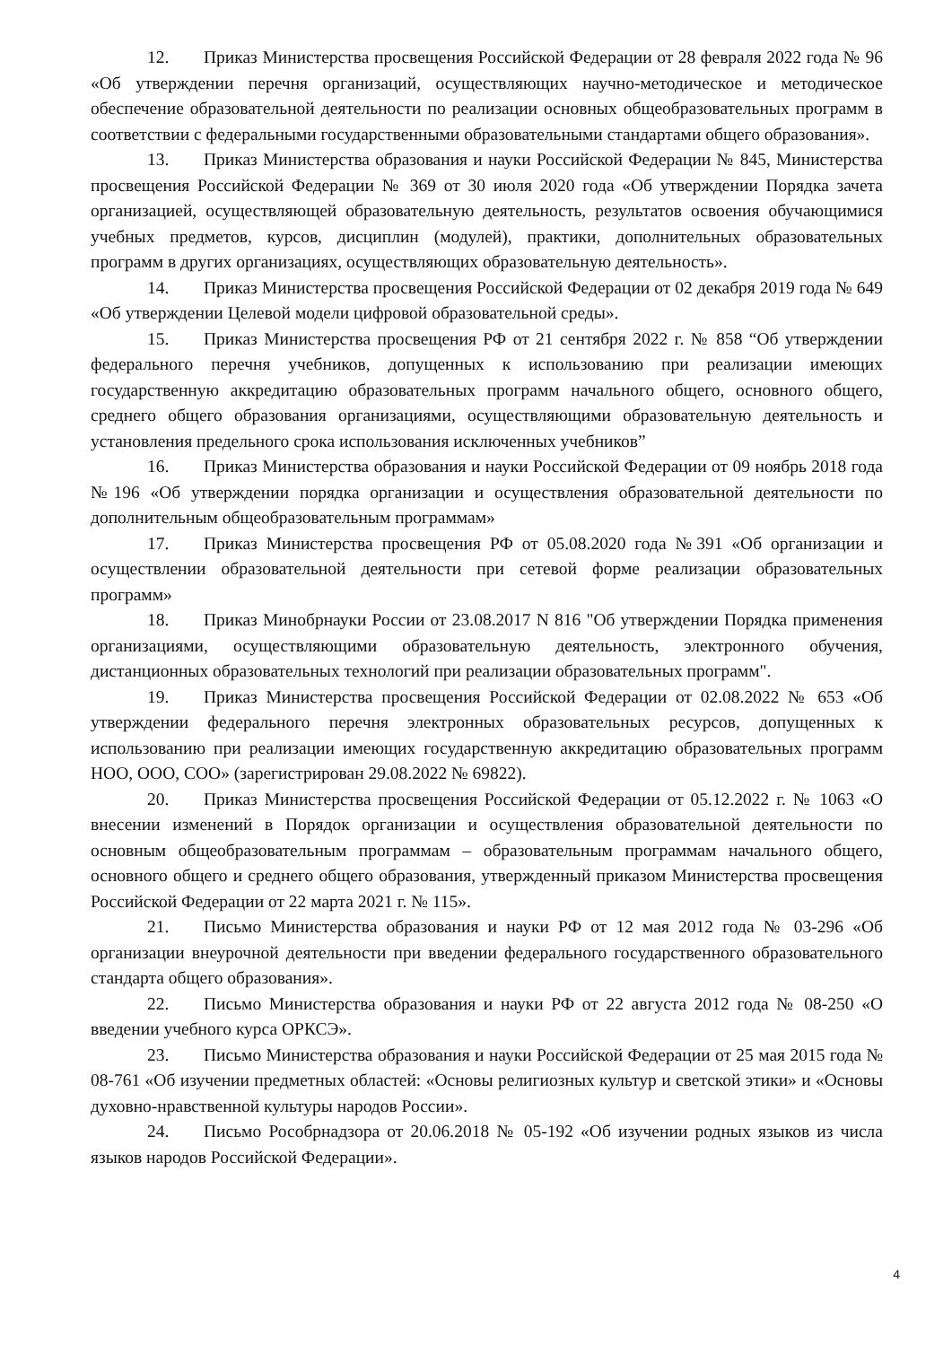12. Приказ Министерства просвещения Российской Федерации от 28 февраля 2022 года № 96 «Об утверждении перечня организаций, осуществляющих научно-методическое и методическое обеспечение образовательной деятельности по реализации основных общеобразовательных программ в соответствии с федеральными государственными образовательными стандартами общего образования».
13. Приказ Министерства образования и науки Российской Федерации № 845, Министерства просвещения Российской Федерации № 369 от 30 июля 2020 года «Об утверждении Порядка зачета организацией, осуществляющей образовательную деятельность, результатов освоения обучающимися учебных предметов, курсов, дисциплин (модулей), практики, дополнительных образовательных программ в других организациях, осуществляющих образовательную деятельность».
14. Приказ Министерства просвещения Российской Федерации от 02 декабря 2019 года № 649 «Об утверждении Целевой модели цифровой образовательной среды».
15. Приказ Министерства просвещения РФ от 21 сентября 2022 г. № 858 “Об утверждении федерального перечня учебников, допущенных к использованию при реализации имеющих государственную аккредитацию образовательных программ начального общего, основного общего, среднего общего образования организациями, осуществляющими образовательную деятельность и установления предельного срока использования исключенных учебников”
16. Приказ Министерства образования и науки Российской Федерации от 09 ноябрь 2018 года №196 «Об утверждении порядка организации и осуществления образовательной деятельности по дополнительным общеобразовательным программам»
17. Приказ Министерства просвещения РФ от 05.08.2020 года №391 «Об организации и осуществлении образовательной деятельности при сетевой форме реализации образовательных программ»
18. Приказ Минобрнауки России от 23.08.2017 N 816 "Об утверждении Порядка применения организациями, осуществляющими образовательную деятельность, электронного обучения, дистанционных образовательных технологий при реализации образовательных программ".
19. Приказ Министерства просвещения Российской Федерации от 02.08.2022 № 653 «Об утверждении федерального перечня электронных образовательных ресурсов, допущенных к использованию при реализации имеющих государственную аккредитацию образовательных программ НОО, ООО, СОО» (зарегистрирован 29.08.2022 № 69822).
20. Приказ Министерства просвещения Российской Федерации от 05.12.2022 г. № 1063 «О внесении изменений в Порядок организации и осуществления образовательной деятельности по основным общеобразовательным программам – образовательным программам начального общего, основного общего и среднего общего образования, утвержденный приказом Министерства просвещения Российской Федерации от 22 марта 2021 г. № 115».
21. Письмо Министерства образования и науки РФ от 12 мая 2012 года № 03-296 «Об организации внеурочной деятельности при введении федерального государственного образовательного стандарта общего образования».
22. Письмо Министерства образования и науки РФ от 22 августа 2012 года № 08-250 «О введении учебного курса ОРКСЭ».
23. Письмо Министерства образования и науки Российской Федерации от 25 мая 2015 года № 08-761 «Об изучении предметных областей: «Основы религиозных культур и светской этики» и «Основы духовно-нравственной культуры народов России».
24. Письмо Рособрнадзора от 20.06.2018 № 05-192 «Об изучении родных языков из числа языков народов Российской Федерации».
4